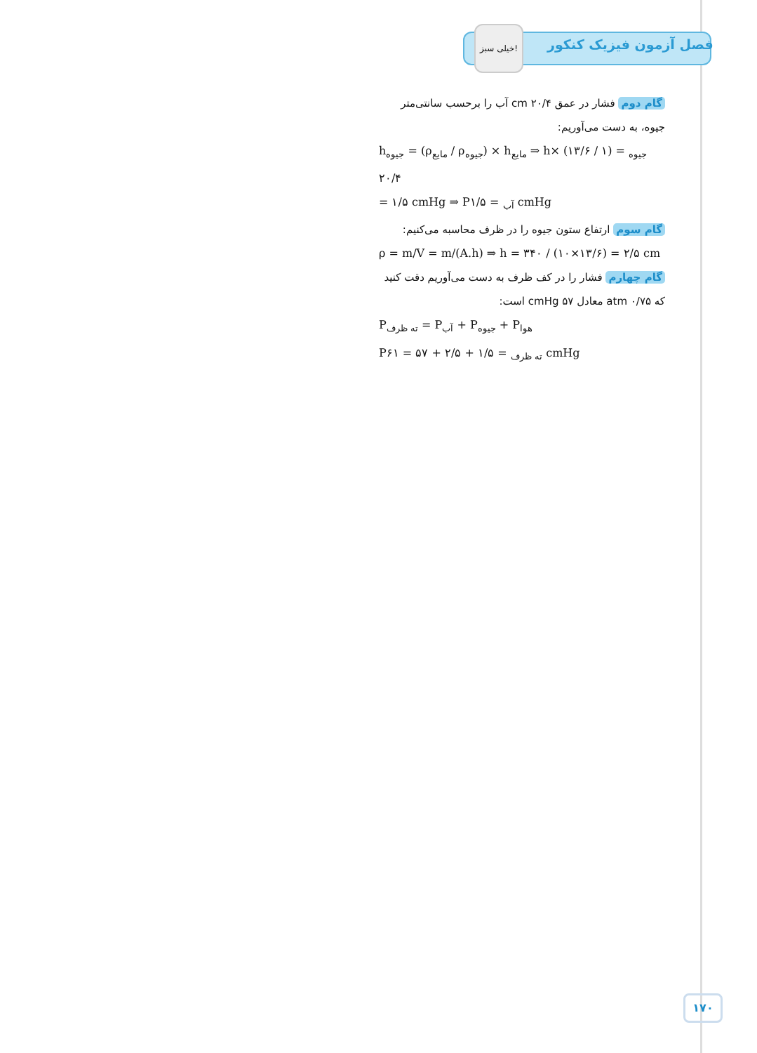خیلی سبز!
فصل آزمون فیزیک کنکور
گام دوم فشار در عمق ۲۰/۴ cm آب را برحسب سانتی‌متر جیوه، به دست می‌آوریم:
h<sub>جیوه</sub> = (ρ<sub>مایع</sub> / ρ<sub>جیوه</sub>) × h<sub>مایع</sub> ⇒ h<sub>جیوه</sub> = (۱ / ۱۳/۶) × ۲۰/۴
= ۱/۵ cmHg ⇒ P<sub>آب</sub> = ۱/۵ cmHg
گام سوم ارتفاع ستون جیوه را در ظرف محاسبه می‌کنیم:
ρ = m/V = m/(A.h) ⇒ h = ۳۴۰ / (۱۰×۱۳/۶) = ۲/۵ cm
گام چهارم فشار را در کف ظرف به دست می‌آوریم دقت کنید که ۰/۷۵ atm معادل ۵۷ cmHg است:
P<sub>ته ظرف</sub> = P<sub>آب</sub> + P<sub>جیوه</sub> + P<sub>هوا</sub>
P<sub>ته ظرف</sub> = ۱/۵ + ۲/۵ + ۵۷ = ۶۱ cmHg
۱۷۰